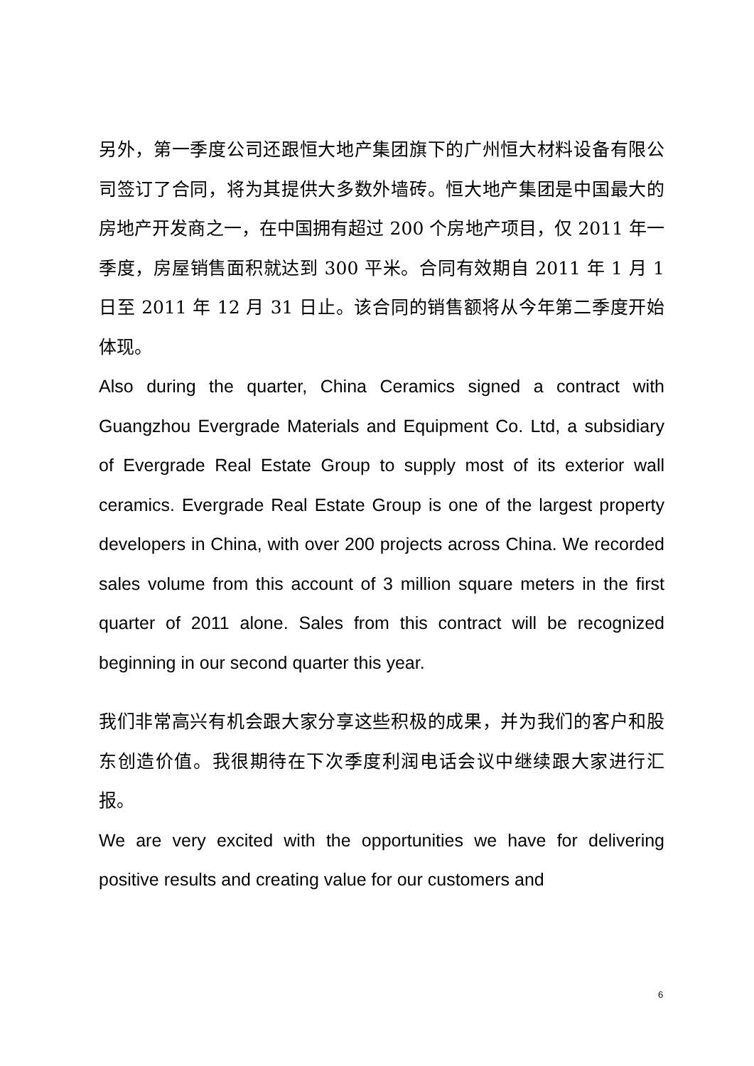另外，第一季度公司还跟恒大地产集团旗下的广州恒大材料设备有限公司签订了合同，将为其提供大多数外墙砖。恒大地产集团是中国最大的房地产开发商之一，在中国拥有超过 200 个房地产项目，仅 2011 年一季度，房屋销售面积就达到 300 平米。合同有效期自 2011 年 1 月 1 日至 2011 年 12 月 31 日止。该合同的销售额将从今年第二季度开始体现。
Also during the quarter, China Ceramics signed a contract with Guangzhou Evergrade Materials and Equipment Co. Ltd, a subsidiary of Evergrade Real Estate Group to supply most of its exterior wall ceramics. Evergrade Real Estate Group is one of the largest property developers in China, with over 200 projects across China. We recorded sales volume from this account of 3 million square meters in the first quarter of 2011 alone. Sales from this contract will be recognized beginning in our second quarter this year.
我们非常高兴有机会跟大家分享这些积极的成果，并为我们的客户和股东创造价值。我很期待在下次季度利润电话会议中继续跟大家进行汇报。
We are very excited with the opportunities we have for delivering positive results and creating value for our customers and
6